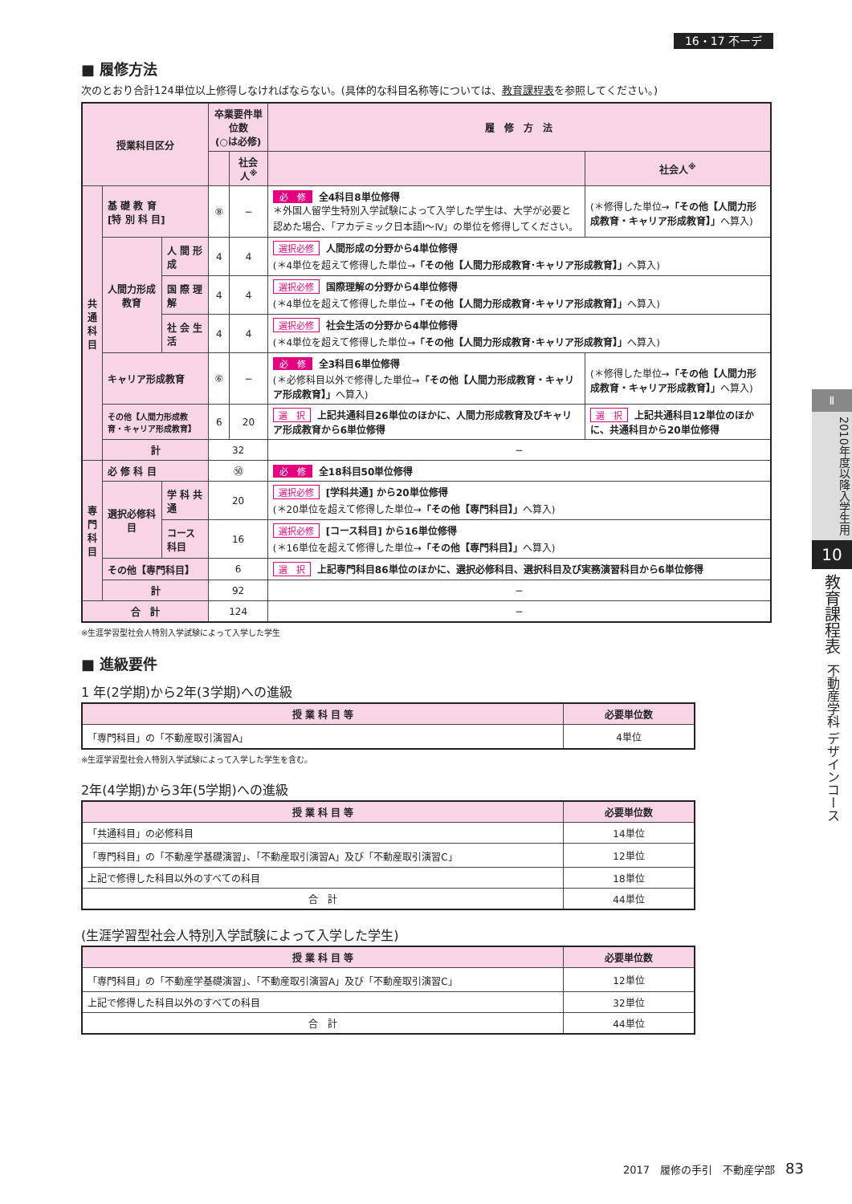16・17 不ーデ
■ 履修方法
次のとおり合計124単位以上修得しなければならない。(具体的な科目名称等については、教育課程表を参照してください。)
| 授業科目区分 | | | 卒業要件単位数 (○は必修) | | 履 修 方 法 | |
| --- | --- | --- | --- | --- | --- | --- |
| | | | | 社会人<sup>※</sup> | | 社会人<sup>※</sup> |
| 共 通 科 目 | 基 礎 教 育 [特 別 科 目] | | ⑧ | − | 必 修 全4科目8単位修得 ＊外国人留学生特別入学試験によって入学した学生は、大学が必要と認めた場合、「アカデミック日本語Ⅰ〜Ⅳ」の単位を修得してください。 | (＊修得した単位→ 「その他【人間力形成教育・キャリア形成教育】」 へ算入) |
| | 人間力形成教育 | 人 間 形 成 | 4 | 4 | 選択必修 人間形成の分野から4単位修得 (＊4単位を超えて修得した単位→ 「その他【人間力形成教育･キャリア形成教育】」 へ算入) | |
| | | 国 際 理 解 | 4 | 4 | 選択必修 国際理解の分野から4単位修得 (＊4単位を超えて修得した単位→ 「その他【人間力形成教育･キャリア形成教育】」 へ算入) | |
| | | 社 会 生 活 | 4 | 4 | 選択必修 社会生活の分野から4単位修得 (＊4単位を超えて修得した単位→ 「その他【人間力形成教育･キャリア形成教育】」 へ算入) | |
| | キャリア形成教育 | | ⑥ | − | 必 修 全3科目6単位修得 (＊必修科目以外で修得した単位→ 「その他【人間力形成教育・キャリア形成教育】」 へ算入) | (＊修得した単位→ 「その他【人間力形成教育・キャリア形成教育】」 へ算入) |
| | その他【人間力形成教育・キャリア形成教育】 | | 6 | 20 | 選 択 上記共通科目26単位のほかに、人間力形成教育及びキャリア形成教育から6単位修得 | 選 択 上記共通科目12単位のほかに、共通科目から20単位修得 |
| | 計 | | 32 | | − | |
| 専 門 科 目 | 必 修 科 目 | | ㊿ | | 必 修 全18科目50単位修得 | |
| | 選択必修科目 | 学 科 共 通 | 20 | | 選択必修 [学科共通] から20単位修得 (＊20単位を超えて修得した単位→ 「その他【専門科目】」 へ算入) | |
| | | コース科目 | 16 | | 選択必修 [コース科目] から16単位修得 (＊16単位を超えて修得した単位→ 「その他【専門科目】」 へ算入) | |
| | その他【専門科目】 | | 6 | | 選 択 上記専門科目86単位のほかに、選択必修科目、選択科目及び実務演習科目から6単位修得 | |
| | 計 | | 92 | | − | |
| 合 計 | | | 124 | | − | |
※生涯学習型社会人特別入学試験によって入学した学生
■ 進級要件
1 年(2学期)から2年(3学期)への進級
| 授 業 科 目 等 | 必要単位数 |
| --- | --- |
| 「専門科目」の「不動産取引演習A」 | 4単位 |
※生涯学習型社会人特別入学試験によって入学した学生を含む。
2年(4学期)から3年(5学期)への進級
| 授 業 科 目 等 | 必要単位数 |
| --- | --- |
| 「共通科目」の必修科目 | 14単位 |
| 「専門科目」の「不動産学基礎演習」、「不動産取引演習A」及び「不動産取引演習C」 | 12単位 |
| 上記で修得した科目以外のすべての科目 | 18単位 |
| 合 計 | 44単位 |
(生涯学習型社会人特別入学試験によって入学した学生)
| 授 業 科 目 等 | 必要単位数 |
| --- | --- |
| 「専門科目」の「不動産学基礎演習」、「不動産取引演習A」及び「不動産取引演習C」 | 12単位 |
| 上記で修得した科目以外のすべての科目 | 32単位 |
| 合 計 | 44単位 |
Ⅱ
2010年度以降入学生用
10
教育課程表
不動産学科 デザインコース
2017　履修の手引　不動産学部　83